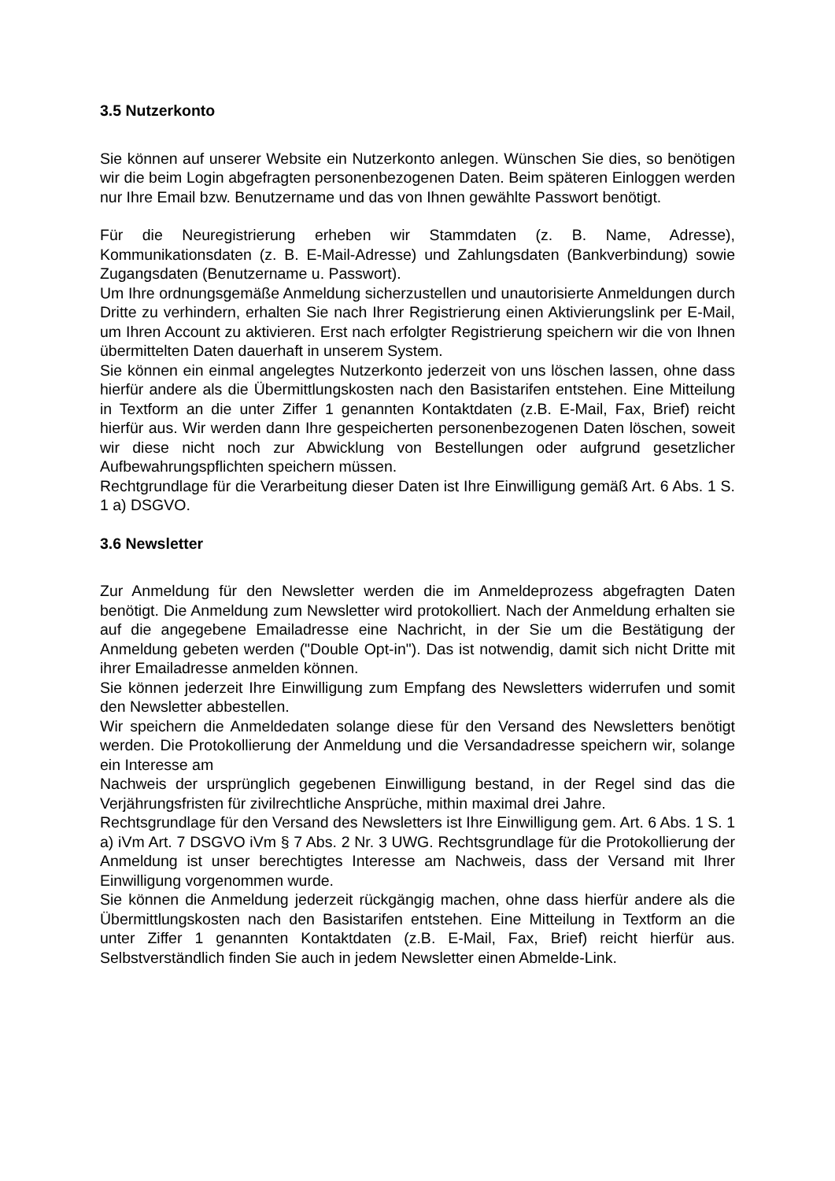3.5 Nutzerkonto
Sie können auf unserer Website ein Nutzerkonto anlegen. Wünschen Sie dies, so benötigen wir die beim Login abgefragten personenbezogenen Daten. Beim späteren Einloggen werden nur Ihre Email bzw. Benutzername und das von Ihnen gewählte Passwort benötigt.
Für die Neuregistrierung erheben wir Stammdaten (z. B. Name, Adresse), Kommunikationsdaten (z. B. E-Mail-Adresse) und Zahlungsdaten (Bankverbindung) sowie Zugangsdaten (Benutzername u. Passwort).
Um Ihre ordnungsgemäße Anmeldung sicherzustellen und unautorisierte Anmeldungen durch Dritte zu verhindern, erhalten Sie nach Ihrer Registrierung einen Aktivierungslink per E-Mail, um Ihren Account zu aktivieren. Erst nach erfolgter Registrierung speichern wir die von Ihnen übermittelten Daten dauerhaft in unserem System.
Sie können ein einmal angelegtes Nutzerkonto jederzeit von uns löschen lassen, ohne dass hierfür andere als die Übermittlungskosten nach den Basistarifen entstehen. Eine Mitteilung in Textform an die unter Ziffer 1 genannten Kontaktdaten (z.B. E-Mail, Fax, Brief) reicht hierfür aus. Wir werden dann Ihre gespeicherten personenbezogenen Daten löschen, soweit wir diese nicht noch zur Abwicklung von Bestellungen oder aufgrund gesetzlicher Aufbewahrungspflichten speichern müssen.
Rechtgrundlage für die Verarbeitung dieser Daten ist Ihre Einwilligung gemäß Art. 6 Abs. 1 S. 1 a) DSGVO.
3.6 Newsletter
Zur Anmeldung für den Newsletter werden die im Anmeldeprozess abgefragten Daten benötigt. Die Anmeldung zum Newsletter wird protokolliert. Nach der Anmeldung erhalten sie auf die angegebene Emailadresse eine Nachricht, in der Sie um die Bestätigung der Anmeldung gebeten werden ("Double Opt-in"). Das ist notwendig, damit sich nicht Dritte mit ihrer Emailadresse anmelden können.
Sie können jederzeit Ihre Einwilligung zum Empfang des Newsletters widerrufen und somit den Newsletter abbestellen.
Wir speichern die Anmeldedaten solange diese für den Versand des Newsletters benötigt werden. Die Protokollierung der Anmeldung und die Versandadresse speichern wir, solange ein Interesse am
Nachweis der ursprünglich gegebenen Einwilligung bestand, in der Regel sind das die Verjährungsfristen für zivilrechtliche Ansprüche, mithin maximal drei Jahre.
Rechtsgrundlage für den Versand des Newsletters ist Ihre Einwilligung gem. Art. 6 Abs. 1 S. 1 a) iVm Art. 7 DSGVO iVm § 7 Abs. 2 Nr. 3 UWG. Rechtsgrundlage für die Protokollierung der Anmeldung ist unser berechtigtes Interesse am Nachweis, dass der Versand mit Ihrer Einwilligung vorgenommen wurde.
Sie können die Anmeldung jederzeit rückgängig machen, ohne dass hierfür andere als die Übermittlungskosten nach den Basistarifen entstehen. Eine Mitteilung in Textform an die unter Ziffer 1 genannten Kontaktdaten (z.B. E-Mail, Fax, Brief) reicht hierfür aus. Selbstverständlich finden Sie auch in jedem Newsletter einen Abmelde-Link.